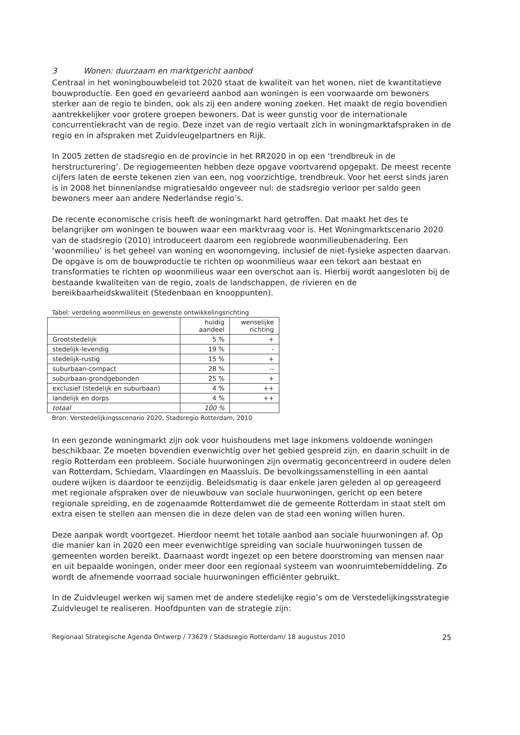3 Wonen: duurzaam en marktgericht aanbod
Centraal in het woningbouwbeleid tot 2020 staat de kwaliteit van het wonen, niet de kwantitatieve bouwproductie. Een goed en gevarieerd aanbod aan woningen is een voorwaarde om bewoners sterker aan de regio te binden, ook als zij een andere woning zoeken. Het maakt de regio bovendien aantrekkelijker voor grotere groepen bewoners. Dat is weer gunstig voor de internationale concurrentiekracht van de regio. Deze inzet van de regio vertaalt zich in woningmarktafspraken in de regio en in afspraken met Zuidvleugelpartners en Rijk.
In 2005 zetten de stadsregio en de provincie in het RR2020 in op een ‘trendbreuk in de herstructurering’. De regiogemeenten hebben deze opgave voortvarend opgepakt. De meest recente cijfers laten de eerste tekenen zien van een, nog voorzichtige, trendbreuk. Voor het eerst sinds jaren is in 2008 het binnenlandse migratiesaldo ongeveer nul: de stadsregio verloor per saldo geen bewoners meer aan andere Nederlandse regio’s.
De recente economische crisis heeft de woningmarkt hard getroffen. Dat maakt het des te belangrijker om woningen te bouwen waar een marktvraag voor is. Het Woningmarktscenario 2020 van de stadsregio (2010) introduceert daarom een regiobrede woonmilieubenadering. Een ‘woonmilieu’ is het geheel van woning en woonomgeving, inclusief de niet-fysieke aspecten daarvan. De opgave is om de bouwproductie te richten op woonmilieus waar een tekort aan bestaat en transformaties te richten op woonmilieus waar een overschot aan is. Hierbij wordt aangesloten bij de bestaande kwaliteiten van de regio, zoals de landschappen, de rivieren en de bereikbaarheidskwaliteit (Stedenbaan en knooppunten).
Tabel: verdeling woonmilieus en gewenste ontwikkelingsrichting
| | huidig aandeel | wenselijke richting |
| --- | --- | --- |
| Grootstedelijk | 5 % | + |
| stedelijk-levendig | 19 % | - |
| stedelijk-rustig | 15 % | + |
| suburbaan-compact | 28 % | -- |
| suburbaan-grondgebonden | 25 % | + |
| exclusief (stedelijk en suburbaan) | 4 % | ++ |
| landelijk en dorps | 4 % | ++ |
| totaal | 100 % | |
Bron: Verstedelijkingsscenario 2020, Stadsregio Rotterdam, 2010
In een gezonde woningmarkt zijn ook voor huishoudens met lage inkomens voldoende woningen beschikbaar. Ze moeten bovendien evenwichtig over het gebied gespreid zijn, en daarin schuilt in de regio Rotterdam een probleem. Sociale huurwoningen zijn overmatig geconcentreerd in oudere delen van Rotterdam, Schiedam, Vlaardingen en Maassluis. De bevolkingssamenstelling in een aantal oudere wijken is daardoor te eenzijdig. Beleidsmatig is daar enkele jaren geleden al op gereageerd met regionale afspraken over de nieuwbouw van sociale huurwoningen, gericht op een betere regionale spreiding, en de zogenaamde Rotterdamwet die de gemeente Rotterdam in staat stelt om extra eisen te stellen aan mensen die in deze delen van de stad een woning willen huren.
Deze aanpak wordt voortgezet. Hierdoor neemt het totale aanbod aan sociale huurwoningen af. Op die manier kan in 2020 een meer evenwichtige spreiding van sociale huurwoningen tussen de gemeenten worden bereikt. Daarnaast wordt ingezet op een betere doorstroming van mensen naar en uit bepaalde woningen, onder meer door een regionaal systeem van woonruimtebemiddeling. Zo wordt de afnemende voorraad sociale huurwoningen efficiënter gebruikt.
In de Zuidvleugel werken wij samen met de andere stedelijke regio’s om de Verstedelijkingsstrategie Zuidvleugel te realiseren. Hoofdpunten van de strategie zijn:
Regionaal Strategische Agenda Ontwerp / 73629 / Stadsregio Rotterdam/ 18 augustus 2010 25